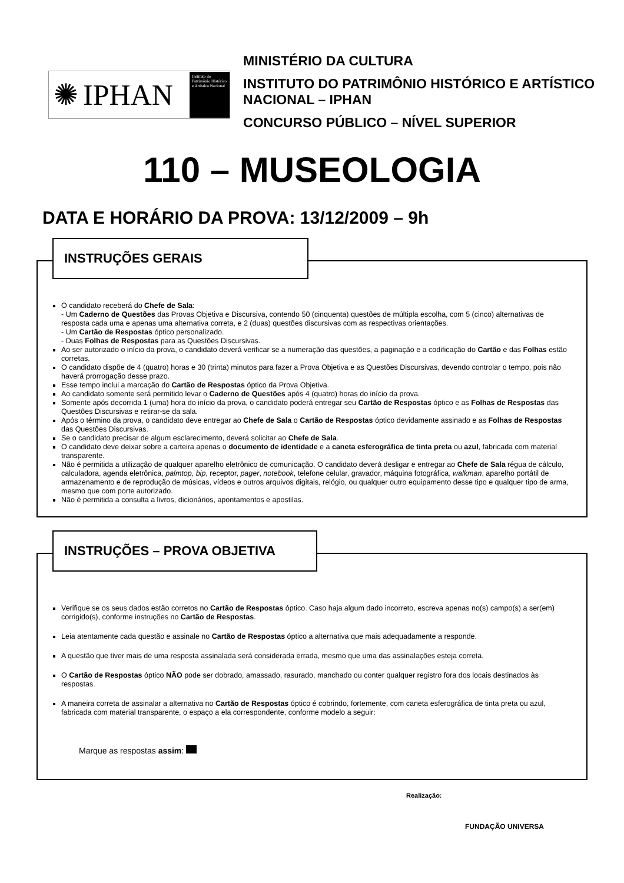✺ IPHAN
Instituto do Patrimônio Histórico e Artístico Nacional
MINISTÉRIO DA CULTURA
INSTITUTO DO PATRIMÔNIO HISTÓRICO E ARTÍSTICO NACIONAL – IPHAN
CONCURSO PÚBLICO – NÍVEL SUPERIOR
110 – MUSEOLOGIA
DATA E HORÁRIO DA PROVA: 13/12/2009 – 9h
INSTRUÇÕES GERAIS
O candidato receberá do Chefe de Sala:
- Um Caderno de Questões das Provas Objetiva e Discursiva, contendo 50 (cinquenta) questões de múltipla escolha, com 5 (cinco) alternativas de resposta cada uma e apenas uma alternativa correta, e 2 (duas) questões discursivas com as respectivas orientações.
- Um Cartão de Respostas óptico personalizado.
- Duas Folhas de Respostas para as Questões Discursivas.
Ao ser autorizado o início da prova, o candidato deverá verificar se a numeração das questões, a paginação e a codificação do Cartão e das Folhas estão corretas.
O candidato dispõe de 4 (quatro) horas e 30 (trinta) minutos para fazer a Prova Objetiva e as Questões Discursivas, devendo controlar o tempo, pois não haverá prorrogação desse prazo.
Esse tempo inclui a marcação do Cartão de Respostas óptico da Prova Objetiva.
Ao candidato somente será permitido levar o Caderno de Questões após 4 (quatro) horas do início da prova.
Somente após decorrida 1 (uma) hora do início da prova, o candidato poderá entregar seu Cartão de Respostas óptico e as Folhas de Respostas das Questões Discursivas e retirar-se da sala.
Após o término da prova, o candidato deve entregar ao Chefe de Sala o Cartão de Respostas óptico devidamente assinado e as Folhas de Respostas das Questões Discursivas.
Se o candidato precisar de algum esclarecimento, deverá solicitar ao Chefe de Sala.
O candidato deve deixar sobre a carteira apenas o documento de identidade e a caneta esferográfica de tinta preta ou azul, fabricada com material transparente.
Não é permitida a utilização de qualquer aparelho eletrônico de comunicação. O candidato deverá desligar e entregar ao Chefe de Sala régua de cálculo, calculadora, agenda eletrônica, palmtop, bip, receptor, pager, notebook, telefone celular, gravador, máquina fotográfica, walkman, aparelho portátil de armazenamento e de reprodução de músicas, vídeos e outros arquivos digitais, relógio, ou qualquer outro equipamento desse tipo e qualquer tipo de arma, mesmo que com porte autorizado.
Não é permitida a consulta a livros, dicionários, apontamentos e apostilas.
INSTRUÇÕES – PROVA OBJETIVA
Verifique se os seus dados estão corretos no Cartão de Respostas óptico. Caso haja algum dado incorreto, escreva apenas no(s) campo(s) a ser(em) corrigido(s), conforme instruções no Cartão de Respostas.
Leia atentamente cada questão e assinale no Cartão de Respostas óptico a alternativa que mais adequadamente a responde.
A questão que tiver mais de uma resposta assinalada será considerada errada, mesmo que uma das assinalações esteja correta.
O Cartão de Respostas óptico NÃO pode ser dobrado, amassado, rasurado, manchado ou conter qualquer registro fora dos locais destinados às respostas.
A maneira correta de assinalar a alternativa no Cartão de Respostas óptico é cobrindo, fortemente, com caneta esferográfica de tinta preta ou azul, fabricada com material transparente, o espaço a ela correspondente, conforme modelo a seguir:
Marque as respostas assim:
Realização:
FUNDAÇÃO UNIVERSA